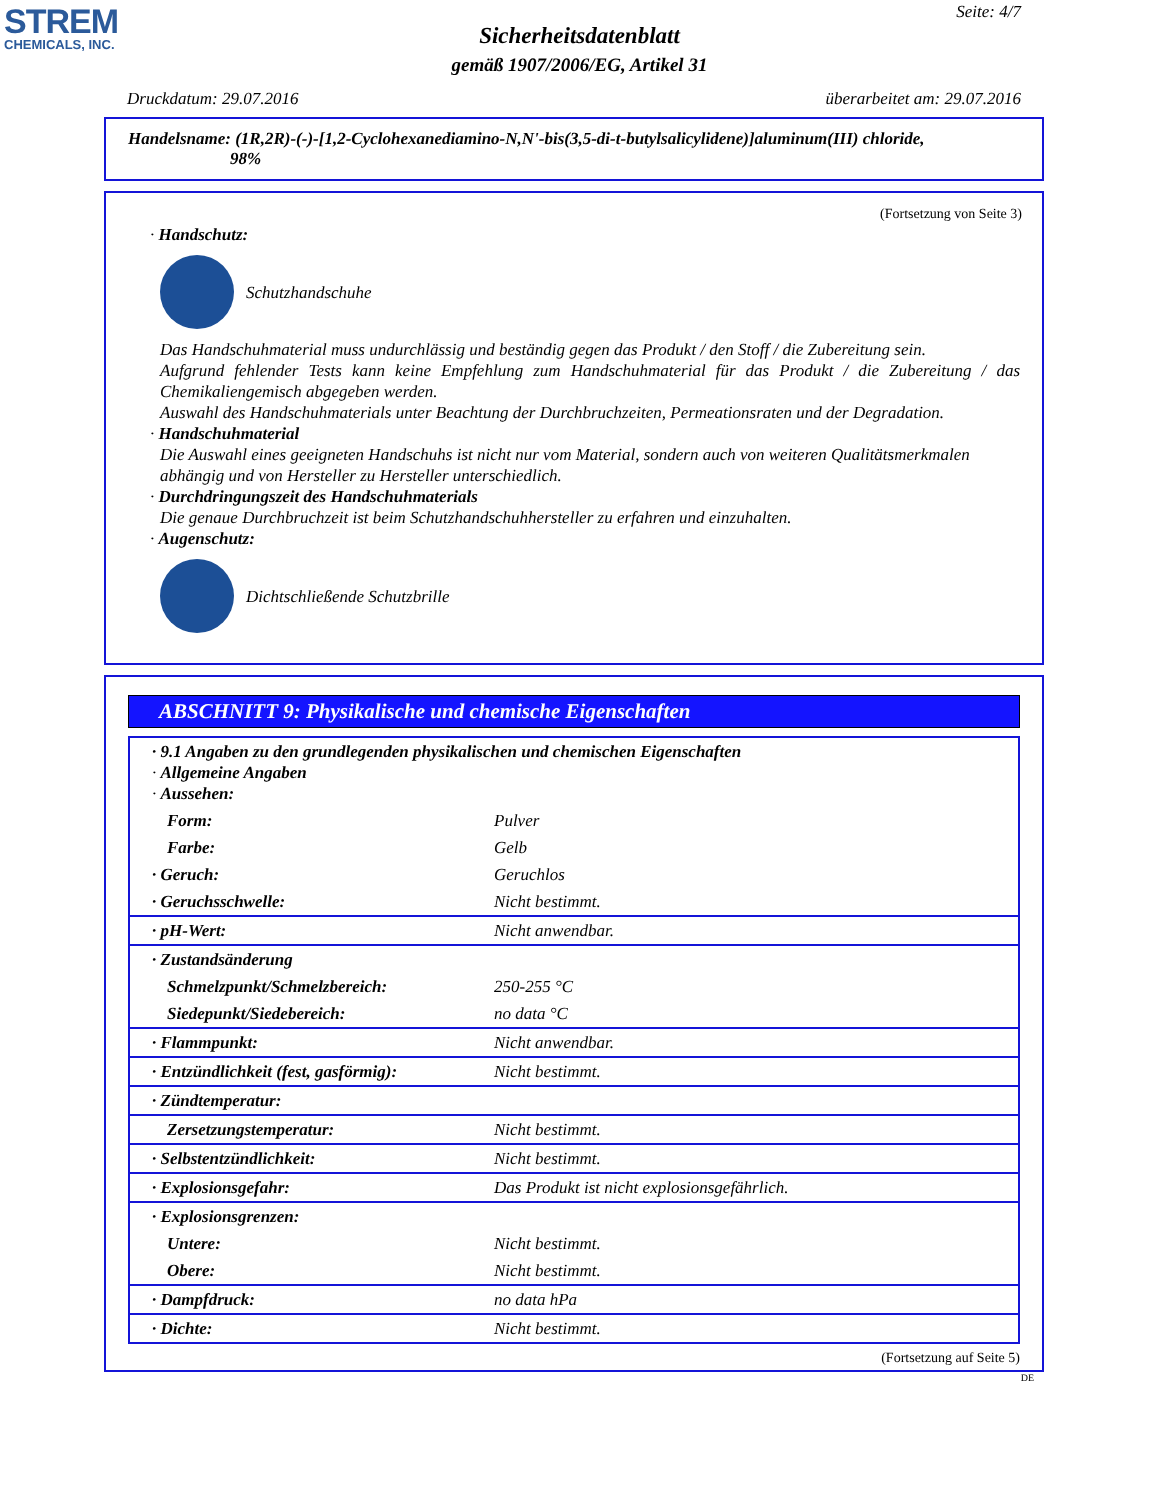STREM
CHEMICALS, INC.
Seite: 4/7
Sicherheitsdatenblatt
gemäß 1907/2006/EG, Artikel 31
Druckdatum: 29.07.2016 überarbeitet am: 29.07.2016
Handelsname: (1R,2R)-(-)-[1,2-Cyclohexanediamino-N,N'-bis(3,5-di-t-butylsalicylidene)]aluminum(III) chloride,
98%
(Fortsetzung von Seite 3)
· Handschutz:
Schutzhandschuhe
Das Handschuhmaterial muss undurchlässig und beständig gegen das Produkt / den Stoff / die Zubereitung sein.
Aufgrund fehlender Tests kann keine Empfehlung zum Handschuhmaterial für das Produkt / die Zubereitung / das Chemikaliengemisch abgegeben werden.
Auswahl des Handschuhmaterials unter Beachtung der Durchbruchzeiten, Permeationsraten und der Degradation.
· Handschuhmaterial
Die Auswahl eines geeigneten Handschuhs ist nicht nur vom Material, sondern auch von weiteren Qualitätsmerkmalen abhängig und von Hersteller zu Hersteller unterschiedlich.
· Durchdringungszeit des Handschuhmaterials
Die genaue Durchbruchzeit ist beim Schutzhandschuhhersteller zu erfahren und einzuhalten.
· Augenschutz:
Dichtschließende Schutzbrille
ABSCHNITT 9: Physikalische und chemische Eigenschaften
| · 9.1 Angaben zu den grundlegenden physikalischen und chemischen Eigenschaften · Allgemeine Angaben · Aussehen: | |
| Form: | Pulver |
| Farbe: | Gelb |
| · Geruch: | Geruchlos |
| · Geruchsschwelle: | Nicht bestimmt. |
| · pH-Wert: | Nicht anwendbar. |
| · Zustandsänderung | |
| Schmelzpunkt/Schmelzbereich: | 250-255 °C |
| Siedepunkt/Siedebereich: | no data °C |
| · Flammpunkt: | Nicht anwendbar. |
| · Entzündlichkeit (fest, gasförmig): | Nicht bestimmt. |
| · Zündtemperatur: | |
| Zersetzungstemperatur: | Nicht bestimmt. |
| · Selbstentzündlichkeit: | Nicht bestimmt. |
| · Explosionsgefahr: | Das Produkt ist nicht explosionsgefährlich. |
| · Explosionsgrenzen: | |
| Untere: | Nicht bestimmt. |
| Obere: | Nicht bestimmt. |
| · Dampfdruck: | no data hPa |
| · Dichte: | Nicht bestimmt. |
(Fortsetzung auf Seite 5)
DE